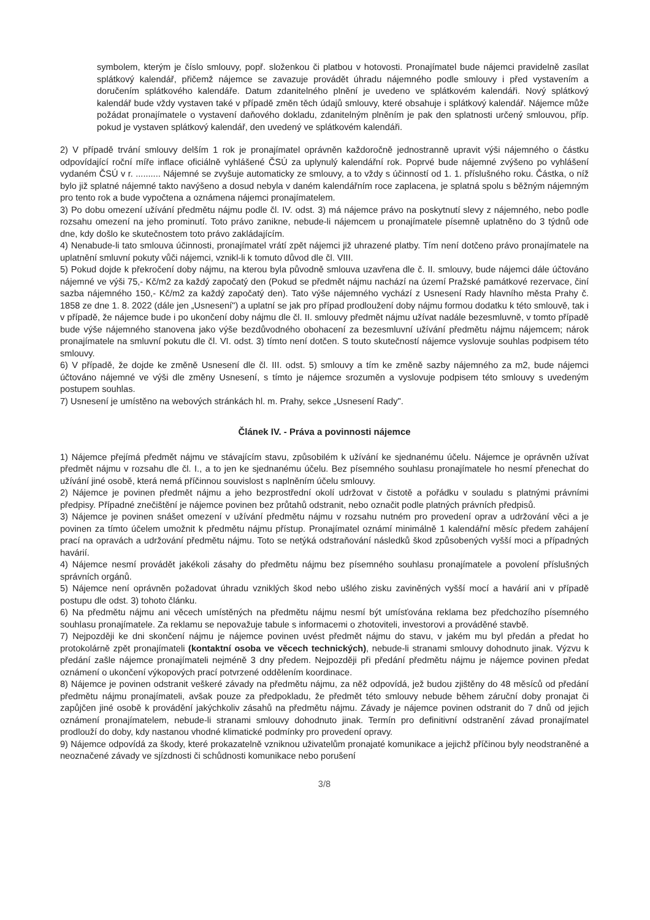symbolem, kterým je číslo smlouvy, popř. složenkou či platbou v hotovosti. Pronajímatel bude nájemci pravidelně zasílat splátkový kalendář, přičemž nájemce se zavazuje provádět úhradu nájemného podle smlouvy i před vystavením a doručením splátkového kalendáře. Datum zdanitelného plnění je uvedeno ve splátkovém kalendáři. Nový splátkový kalendář bude vždy vystaven také v případě změn těch údajů smlouvy, které obsahuje i splátkový kalendář. Nájemce může požádat pronajímatele o vystavení daňového dokladu, zdanitelným plněním je pak den splatnosti určený smlouvou, příp. pokud je vystaven splátkový kalendář, den uvedený ve splátkovém kalendáři.
2) V případě trvání smlouvy delším 1 rok je pronajímatel oprávněn každoročně jednostranně upravit výši nájemného o částku odpovídající roční míře inflace oficiálně vyhlášené ČSÚ za uplynulý kalendářní rok. Poprvé bude nájemné zvýšeno po vyhlášení vydaném ČSÚ v r. .......... Nájemné se zvyšuje automaticky ze smlouvy, a to vždy s účinností od 1. 1. příslušného roku. Částka, o níž bylo již splatné nájemné takto navýšeno a dosud nebyla v daném kalendářním roce zaplacena, je splatná spolu s běžným nájemným pro tento rok a bude vypočtena a oznámena nájemci pronajímatelem.
3) Po dobu omezení užívání předmětu nájmu podle čl. IV. odst. 3) má nájemce právo na poskytnutí slevy z nájemného, nebo podle rozsahu omezení na jeho prominutí. Toto právo zanikne, nebude-li nájemcem u pronajímatele písemně uplatněno do 3 týdnů ode dne, kdy došlo ke skutečnostem toto právo zakládajícím.
4) Nenabude-li tato smlouva účinnosti, pronajímatel vrátí zpět nájemci již uhrazené platby. Tím není dotčeno právo pronajímatele na uplatnění smluvní pokuty vůči nájemci, vznikl-li k tomuto důvod dle čl. VIII.
5) Pokud dojde k překročení doby nájmu, na kterou byla původně smlouva uzavřena dle č. II. smlouvy, bude nájemci dále účtováno nájemné ve výši 75,- Kč/m2 za každý započatý den (Pokud se předmět nájmu nachází na území Pražské památkové rezervace, činí sazba nájemného 150,- Kč/m2 za každý započatý den). Tato výše nájemného vychází z Usnesení Rady hlavního města Prahy č. 1858 ze dne 1. 8. 2022 (dále jen „Usnesení") a uplatní se jak pro případ prodloužení doby nájmu formou dodatku k této smlouvě, tak i v případě, že nájemce bude i po ukončení doby nájmu dle čl. II. smlouvy předmět nájmu užívat nadále bezesmluvně, v tomto případě bude výše nájemného stanovena jako výše bezdůvodného obohacení za bezesmluvní užívání předmětu nájmu nájemcem; nárok pronajímatele na smluvní pokutu dle čl. VI. odst. 3) tímto není dotčen. S touto skutečností nájemce vyslovuje souhlas podpisem této smlouvy.
6) V případě, že dojde ke změně Usnesení dle čl. III. odst. 5) smlouvy a tím ke změně sazby nájemného za m2, bude nájemci účtováno nájemné ve výši dle změny Usnesení, s tímto je nájemce srozuměn a vyslovuje podpisem této smlouvy s uvedeným postupem souhlas.
7) Usnesení je umístěno na webových stránkách hl. m. Prahy, sekce „Usnesení Rady".
Článek IV. - Práva a povinnosti nájemce
1) Nájemce přejímá předmět nájmu ve stávajícím stavu, způsobilém k užívání ke sjednanému účelu. Nájemce je oprávněn užívat předmět nájmu v rozsahu dle čl. I., a to jen ke sjednanému účelu. Bez písemného souhlasu pronajímatele ho nesmí přenechat do užívání jiné osobě, která nemá příčinnou souvislost s naplněním účelu smlouvy.
2) Nájemce je povinen předmět nájmu a jeho bezprostřední okolí udržovat v čistotě a pořádku v souladu s platnými právními předpisy. Případné znečištění je nájemce povinen bez průtahů odstranit, nebo označit podle platných právních předpisů.
3) Nájemce je povinen snášet omezení v užívání předmětu nájmu v rozsahu nutném pro provedení oprav a udržování věci a je povinen za tímto účelem umožnit k předmětu nájmu přístup. Pronajímatel oznámí minimálně 1 kalendářní měsíc předem zahájení prací na opravách a udržování předmětu nájmu. Toto se netýká odstraňování následků škod způsobených vyšší moci a případných havárií.
4) Nájemce nesmí provádět jakékoli zásahy do předmětu nájmu bez písemného souhlasu pronajímatele a povolení příslušných správních orgánů.
5) Nájemce není oprávněn požadovat úhradu vzniklých škod nebo ušlého zisku zaviněných vyšší mocí a havárií ani v případě postupu dle odst. 3) tohoto článku.
6) Na předmětu nájmu ani věcech umístěných na předmětu nájmu nesmí být umísťována reklama bez předchozího písemného souhlasu pronajímatele. Za reklamu se nepovažuje tabule s informacemi o zhotoviteli, investorovi a prováděné stavbě.
7) Nejpozději ke dni skončení nájmu je nájemce povinen uvést předmět nájmu do stavu, v jakém mu byl předán a předat ho protokolárně zpět pronajímateli (kontaktní osoba ve věcech technických), nebude-li stranami smlouvy dohodnuto jinak. Výzvu k předání zašle nájemce pronajímateli nejméně 3 dny předem. Nejpozději při předání předmětu nájmu je nájemce povinen předat oznámení o ukončení výkopových prací potvrzené oddělením koordinace.
8) Nájemce je povinen odstranit veškeré závady na předmětu nájmu, za něž odpovídá, jež budou zjištěny do 48 měsíců od předání předmětu nájmu pronajímateli, avšak pouze za předpokladu, že předmět této smlouvy nebude během záruční doby pronajat či zapůjčen jiné osobě k provádění jakýchkoliv zásahů na předmětu nájmu. Závady je nájemce povinen odstranit do 7 dnů od jejich oznámení pronajímatelem, nebude-li stranami smlouvy dohodnuto jinak. Termín pro definitivní odstranění závad pronajímatel prodlouží do doby, kdy nastanou vhodné klimatické podmínky pro provedení opravy.
9) Nájemce odpovídá za škody, které prokazatelně vzniknou uživatelům pronajaté komunikace a jejichž příčinou byly neodstraněné a neoznačené závady ve sjízdnosti či schůdnosti komunikace nebo porušení
3/8